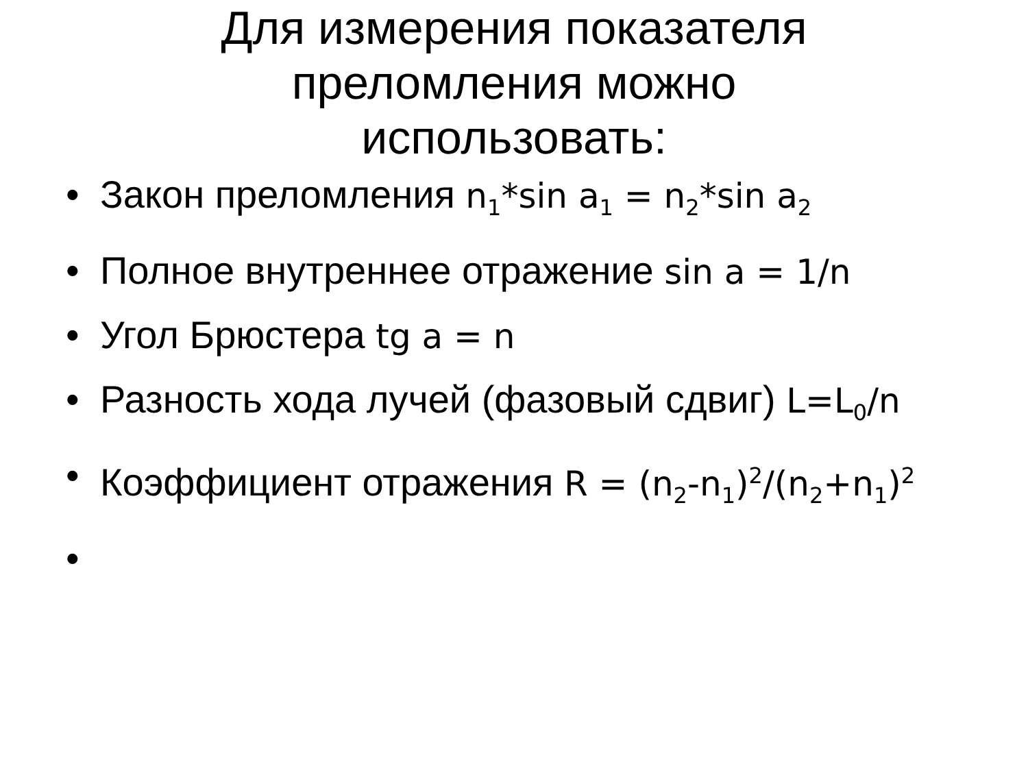Для измерения показателя преломления можно использовать:
• Закон преломления n<sub>1</sub>*sin a<sub>1</sub> = n<sub>2</sub>*sin a<sub>2</sub>
• Полное внутреннее отражение sin a = 1/n
• Угол Брюстера tg a = n
• Разность хода лучей (фазовый сдвиг) L=L<sub>0</sub>/n
• Коэффициент отражения R = (n<sub>2</sub>-n<sub>1</sub>)<sup>2</sup>/(n<sub>2</sub>+n<sub>1</sub>)<sup>2</sup>
•